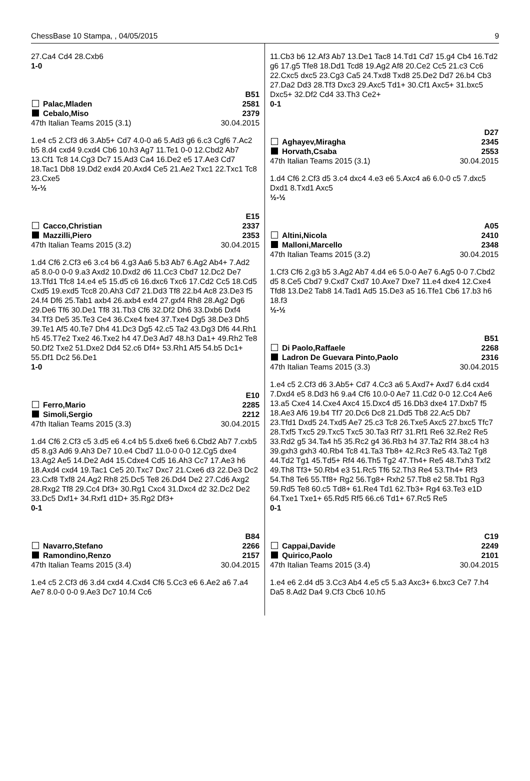ChessBase 10 Stampa, , 04/05/2015 9
27.Ca4 Cd4 28.Cxb6
1-0
B51
Palac,Mladen 2581
Cebalo,Miso 2379
47th Italian Teams 2015 (3.1) 30.04.2015
1.e4 c5 2.Cf3 d6 3.Ab5+ Cd7 4.0-0 a6 5.Ad3 g6 6.c3 Cgf6 7.Ac2 b5 8.d4 cxd4 9.cxd4 Cb6 10.h3 Ag7 11.Te1 0-0 12.Cbd2 Ab7 13.Cf1 Tc8 14.Cg3 Dc7 15.Ad3 Ca4 16.De2 e5 17.Ae3 Cd7 18.Tac1 Db8 19.Dd2 exd4 20.Axd4 Ce5 21.Ae2 Txc1 22.Txc1 Tc8 23.Cxe5
½-½
E15
Cacco,Christian 2337
Mazzilli,Piero 2353
47th Italian Teams 2015 (3.2) 30.04.2015
1.d4 Cf6 2.Cf3 e6 3.c4 b6 4.g3 Aa6 5.b3 Ab7 6.Ag2 Ab4+ 7.Ad2 a5 8.0-0 0-0 9.a3 Axd2 10.Dxd2 d6 11.Cc3 Cbd7 12.Dc2 De7 13.Tfd1 Tfc8 14.e4 e5 15.d5 c6 16.dxc6 Txc6 17.Cd2 Cc5 18.Cd5 Cxd5 19.exd5 Tcc8 20.Ah3 Cd7 21.Dd3 Tf8 22.b4 Ac8 23.De3 f5 24.f4 Df6 25.Tab1 axb4 26.axb4 exf4 27.gxf4 Rh8 28.Ag2 Dg6 29.De6 Tf6 30.De1 Tf8 31.Tb3 Cf6 32.Df2 Dh6 33.Dxb6 Dxf4 34.Tf3 De5 35.Te3 Ce4 36.Cxe4 fxe4 37.Txe4 Dg5 38.De3 Dh5 39.Te1 Af5 40.Te7 Dh4 41.Dc3 Dg5 42.c5 Ta2 43.Dg3 Df6 44.Rh1 h5 45.T7e2 Txe2 46.Txe2 h4 47.De3 Ad7 48.h3 Da1+ 49.Rh2 Te8 50.Df2 Txe2 51.Dxe2 Dd4 52.c6 Df4+ 53.Rh1 Af5 54.b5 Dc1+ 55.Df1 Dc2 56.De1
1-0
E10
Ferro,Mario 2285
Simoli,Sergio 2212
47th Italian Teams 2015 (3.3) 30.04.2015
1.d4 Cf6 2.Cf3 c5 3.d5 e6 4.c4 b5 5.dxe6 fxe6 6.Cbd2 Ab7 7.cxb5 d5 8.g3 Ad6 9.Ah3 De7 10.e4 Cbd7 11.0-0 0-0 12.Cg5 dxe4 13.Ag2 Ae5 14.De2 Ad4 15.Cdxe4 Cd5 16.Ah3 Cc7 17.Ae3 h6 18.Axd4 cxd4 19.Tac1 Ce5 20.Txc7 Dxc7 21.Cxe6 d3 22.De3 Dc2 23.Cxf8 Txf8 24.Ag2 Rh8 25.Dc5 Te8 26.Dd4 De2 27.Cd6 Axg2 28.Rxg2 Tf8 29.Cc4 Df3+ 30.Rg1 Cxc4 31.Dxc4 d2 32.Dc2 De2 33.Dc5 Dxf1+ 34.Rxf1 d1D+ 35.Rg2 Df3+
0-1
B84
Navarro,Stefano 2266
Ramondino,Renzo 2157
47th Italian Teams 2015 (3.4) 30.04.2015
1.e4 c5 2.Cf3 d6 3.d4 cxd4 4.Cxd4 Cf6 5.Cc3 e6 6.Ae2 a6 7.a4 Ae7 8.0-0 0-0 9.Ae3 Dc7 10.f4 Cc6
11.Cb3 b6 12.Af3 Ab7 13.De1 Tac8 14.Td1 Cd7 15.g4 Cb4 16.Td2 g6 17.g5 Tfe8 18.Dd1 Tcd8 19.Ag2 Af8 20.Ce2 Cc5 21.c3 Cc6 22.Cxc5 dxc5 23.Cg3 Ca5 24.Txd8 Txd8 25.De2 Dd7 26.b4 Cb3 27.Da2 Dd3 28.Tf3 Dxc3 29.Axc5 Td1+ 30.Cf1 Axc5+ 31.bxc5 Dxc5+ 32.Df2 Cd4 33.Th3 Ce2+
0-1
D27
Aghayev,Miragha 2345
Horvath,Csaba 2553
47th Italian Teams 2015 (3.1) 30.04.2015
1.d4 Cf6 2.Cf3 d5 3.c4 dxc4 4.e3 e6 5.Axc4 a6 6.0-0 c5 7.dxc5 Dxd1 8.Txd1 Axc5
½-½
A05
Altini,Nicola 2410
Malloni,Marcello 2348
47th Italian Teams 2015 (3.2) 30.04.2015
1.Cf3 Cf6 2.g3 b5 3.Ag2 Ab7 4.d4 e6 5.0-0 Ae7 6.Ag5 0-0 7.Cbd2 d5 8.Ce5 Cbd7 9.Cxd7 Cxd7 10.Axe7 Dxe7 11.e4 dxe4 12.Cxe4 Tfd8 13.De2 Tab8 14.Tad1 Ad5 15.De3 a5 16.Tfe1 Cb6 17.b3 h6 18.f3
½-½
B51
Di Paolo,Raffaele 2268
Ladron De Guevara Pinto,Paolo 2316
47th Italian Teams 2015 (3.3) 30.04.2015
1.e4 c5 2.Cf3 d6 3.Ab5+ Cd7 4.Cc3 a6 5.Axd7+ Axd7 6.d4 cxd4 7.Dxd4 e5 8.Dd3 h6 9.a4 Cf6 10.0-0 Ae7 11.Cd2 0-0 12.Cc4 Ae6 13.a5 Cxe4 14.Cxe4 Axc4 15.Dxc4 d5 16.Db3 dxe4 17.Dxb7 f5 18.Ae3 Af6 19.b4 Tf7 20.Dc6 Dc8 21.Dd5 Tb8 22.Ac5 Db7 23.Tfd1 Dxd5 24.Txd5 Ae7 25.c3 Tc8 26.Txe5 Axc5 27.bxc5 Tfc7 28.Txf5 Txc5 29.Txc5 Txc5 30.Ta3 Rf7 31.Rf1 Re6 32.Re2 Re5 33.Rd2 g5 34.Ta4 h5 35.Rc2 g4 36.Rb3 h4 37.Ta2 Rf4 38.c4 h3 39.gxh3 gxh3 40.Rb4 Tc8 41.Ta3 Tb8+ 42.Rc3 Re5 43.Ta2 Tg8 44.Td2 Tg1 45.Td5+ Rf4 46.Th5 Tg2 47.Th4+ Re5 48.Txh3 Txf2 49.Th8 Tf3+ 50.Rb4 e3 51.Rc5 Tf6 52.Th3 Re4 53.Th4+ Rf3 54.Th8 Te6 55.Tf8+ Rg2 56.Tg8+ Rxh2 57.Tb8 e2 58.Tb1 Rg3 59.Rd5 Te8 60.c5 Td8+ 61.Re4 Td1 62.Tb3+ Rg4 63.Te3 e1D 64.Txe1 Txe1+ 65.Rd5 Rf5 66.c6 Td1+ 67.Rc5 Re5
0-1
C19
Cappai,Davide 2249
Quirico,Paolo 2101
47th Italian Teams 2015 (3.4) 30.04.2015
1.e4 e6 2.d4 d5 3.Cc3 Ab4 4.e5 c5 5.a3 Axc3+ 6.bxc3 Ce7 7.h4 Da5 8.Ad2 Da4 9.Cf3 Cbc6 10.h5